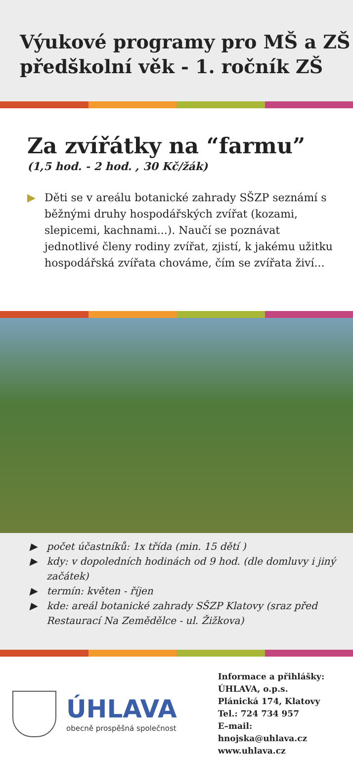Výukové programy pro MŠ a ZŠ
předškolní věk - 1. ročník ZŠ
Za zvířátky na “farmu”
(1,5 hod. - 2 hod. , 30 Kč/žák)
▶ Děti se v areálu botanické zahrady SŠZP seznámí s běžnými druhy hospodářských zvířat (kozami, slepicemi, kachnami...). Naučí se poznávat jednotlivé členy rodiny zvířat, zjistí, k jakému užitku hospodářská zvířata chováme, čím se zvířata živí...
▶ počet účastníků: 1x třída (min. 15 dětí )
▶ kdy: v dopoledních hodinách od 9 hod. (dle domluvy i jiný začátek)
▶ termín: květen - říjen
▶ kde: areál botanické zahrady SŠZP Klatovy (sraz před Restaurací Na Zemědělce - ul. Žižkova)
ÚHLAVA
obecně prospěšná společnost
Informace a přihlášky:
ÚHLAVA, o.p.s.
Plánická 174, Klatovy
Tel.: 724 734 957
E–mail: hnojska@uhlava.cz
www.uhlava.cz